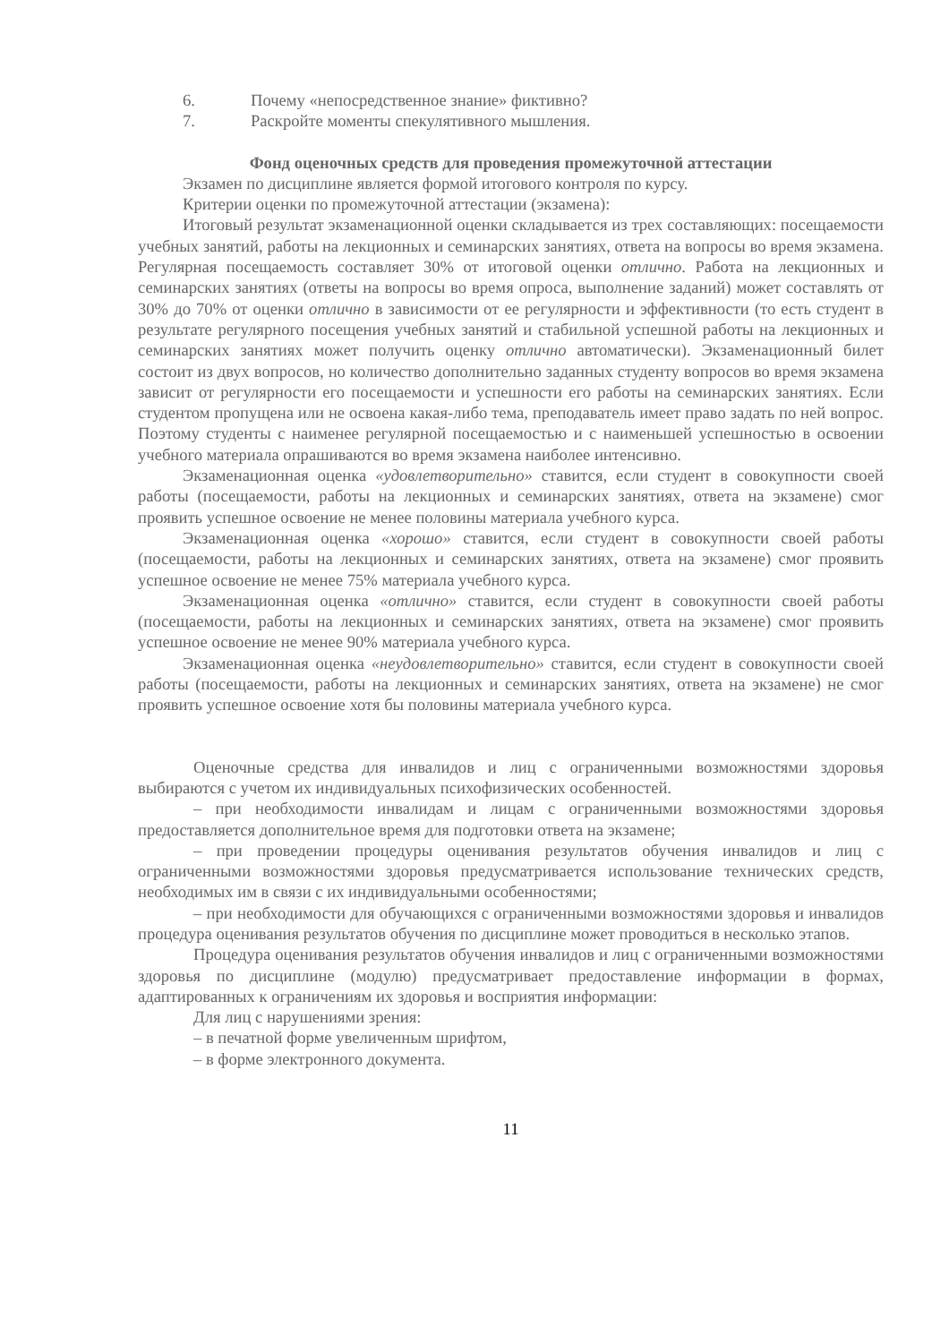6. Почему «непосредственное знание» фиктивно?
7. Раскройте моменты спекулятивного мышления.
Фонд оценочных средств для проведения промежуточной аттестации
Экзамен по дисциплине является формой итогового контроля по курсу.
Критерии оценки по промежуточной аттестации (экзамена):
Итоговый результат экзаменационной оценки складывается из трех составляющих: посещаемости учебных занятий, работы на лекционных и семинарских занятиях, ответа на вопросы во время экзамена. Регулярная посещаемость составляет 30% от итоговой оценки отлично. Работа на лекционных и семинарских занятиях (ответы на вопросы во время опроса, выполнение заданий) может составлять от 30% до 70% от оценки отлично в зависимости от ее регулярности и эффективности (то есть студент в результате регулярного посещения учебных занятий и стабильной успешной работы на лекционных и семинарских занятиях может получить оценку отлично автоматически). Экзаменационный билет состоит из двух вопросов, но количество дополнительно заданных студенту вопросов во время экзамена зависит от регулярности его посещаемости и успешности его работы на семинарских занятиях. Если студентом пропущена или не освоена какая-либо тема, преподаватель имеет право задать по ней вопрос. Поэтому студенты с наименее регулярной посещаемостью и с наименьшей успешностью в освоении учебного материала опрашиваются во время экзамена наиболее интенсивно.
Экзаменационная оценка «удовлетворительно» ставится, если студент в совокупности своей работы (посещаемости, работы на лекционных и семинарских занятиях, ответа на экзамене) смог проявить успешное освоение не менее половины материала учебного курса.
Экзаменационная оценка «хорошо» ставится, если студент в совокупности своей работы (посещаемости, работы на лекционных и семинарских занятиях, ответа на экзамене) смог проявить успешное освоение не менее 75% материала учебного курса.
Экзаменационная оценка «отлично» ставится, если студент в совокупности своей работы (посещаемости, работы на лекционных и семинарских занятиях, ответа на экзамене) смог проявить успешное освоение не менее 90% материала учебного курса.
Экзаменационная оценка «неудовлетворительно» ставится, если студент в совокупности своей работы (посещаемости, работы на лекционных и семинарских занятиях, ответа на экзамене) не смог проявить успешное освоение хотя бы половины материала учебного курса.
Оценочные средства для инвалидов и лиц с ограниченными возможностями здоровья выбираются с учетом их индивидуальных психофизических особенностей.
– при необходимости инвалидам и лицам с ограниченными возможностями здоровья предоставляется дополнительное время для подготовки ответа на экзамене;
– при проведении процедуры оценивания результатов обучения инвалидов и лиц с ограниченными возможностями здоровья предусматривается использование технических средств, необходимых им в связи с их индивидуальными особенностями;
– при необходимости для обучающихся с ограниченными возможностями здоровья и инвалидов процедура оценивания результатов обучения по дисциплине может проводиться в несколько этапов.
Процедура оценивания результатов обучения инвалидов и лиц с ограниченными возможностями здоровья по дисциплине (модулю) предусматривает предоставление информации в формах, адаптированных к ограничениям их здоровья и восприятия информации:
Для лиц с нарушениями зрения:
– в печатной форме увеличенным шрифтом,
– в форме электронного документа.
11